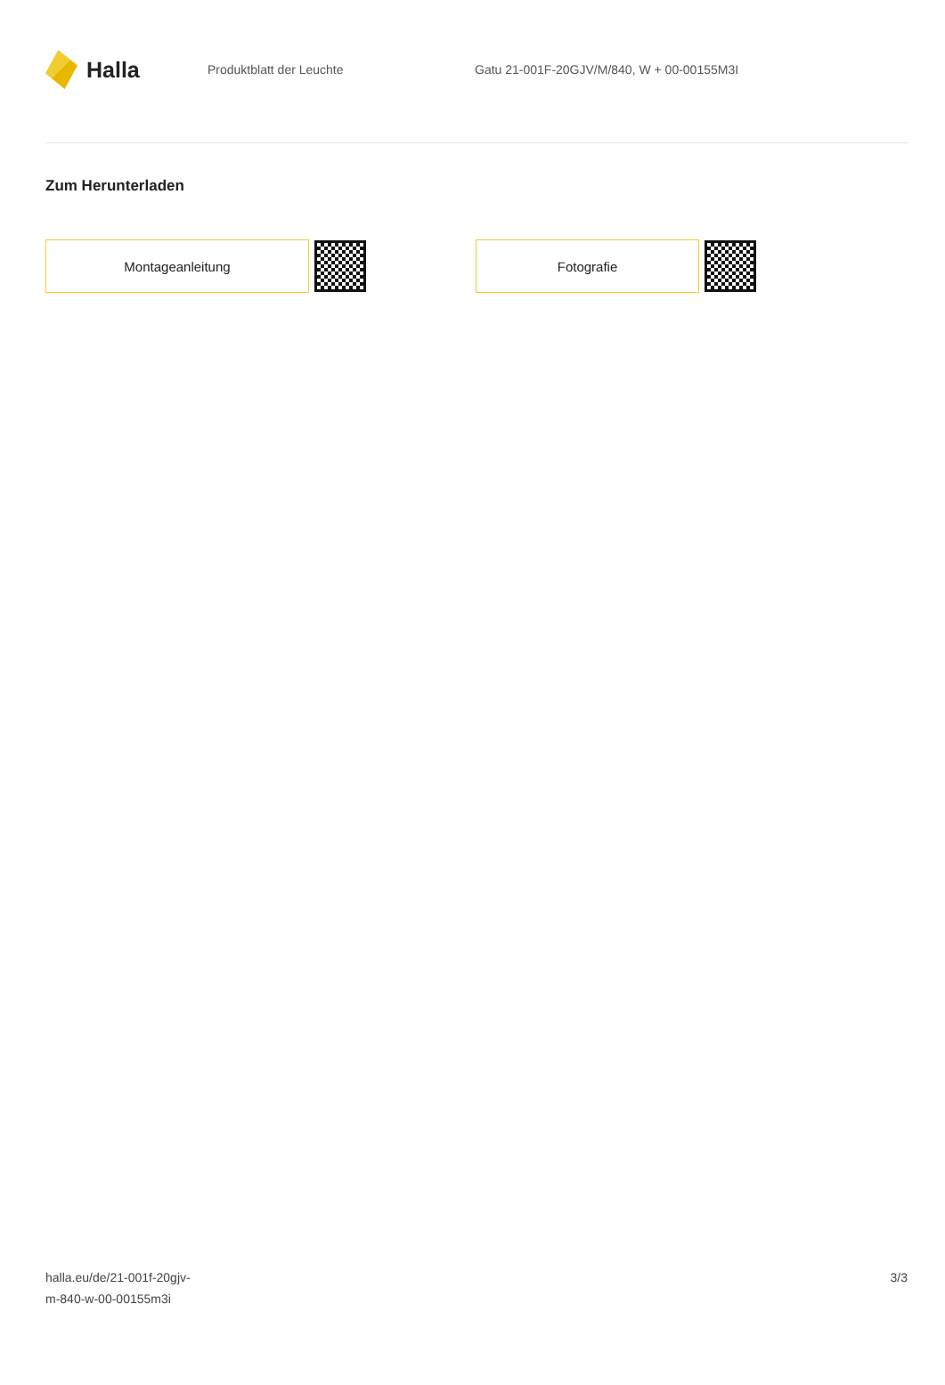Halla
Produktblatt der Leuchte
Gatu 21-001F-20GJV/M/840, W + 00-00155M3I
Zum Herunterladen
Montageanleitung Fotografie
halla.eu/de/21-001f-20gjv-
m-840-w-00-00155m3i
3/3